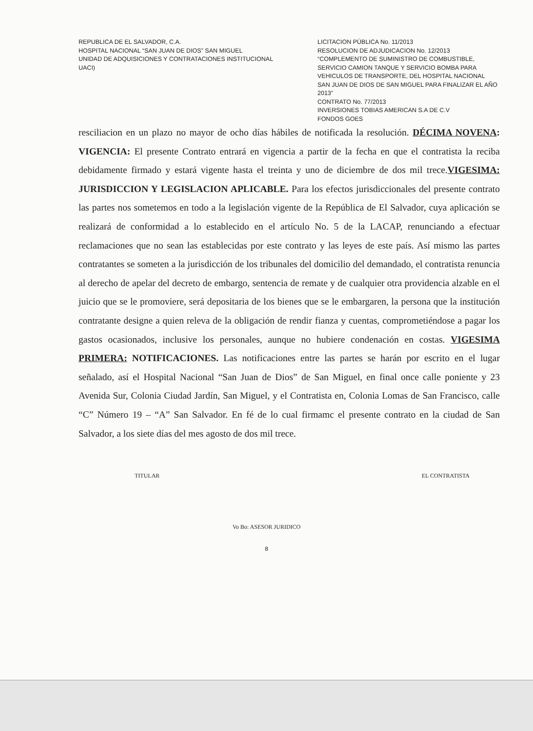REPUBLICA DE EL SALVADOR, C.A.
HOSPITAL NACIONAL “SAN JUAN DE DIOS” SAN MIGUEL
UNIDAD DE ADQUISICIONES Y CONTRATACIONES INSTITUCIONAL
UACI)
LICITACION PÚBLICA No. 11/2013
RESOLUCION DE ADJUDICACION No. 12/2013
“COMPLEMENTO DE SUMINISTRO DE COMBUSTIBLE, SERVICIO CAMION TANQUE Y SERVICIO BOMBA PARA VEHICULOS DE TRANSPORTE, DEL HOSPITAL NACIONAL SAN JUAN DE DIOS DE SAN MIGUEL PARA FINALIZAR EL AÑO 2013”
CONTRATO No. 77/2013
INVERSIONES TOBIAS AMERICAN S.A DE C.V
FONDOS GOES
resciliacion en un plazo no mayor de ocho días hábiles de notificada la resolución. DÉCIMA NOVENA: VIGENCIA: El presente Contrato entrará en vigencia a partir de la fecha en que el contratista la reciba debidamente firmado y estará vigente hasta el treinta y uno de diciembre de dos mil trece.VIGESIMA: JURISDICCION Y LEGISLACION APLICABLE. Para los efectos jurisdiccionales del presente contrato las partes nos sometemos en todo a la legislación vigente de la República de El Salvador, cuya aplicación se realizará de conformidad a lo establecido en el artículo No. 5 de la LACAP, renunciando a efectuar reclamaciones que no sean las establecidas por este contrato y las leyes de este país. Así mismo las partes contratantes se someten a la jurisdicción de los tribunales del domicilio del demandado, el contratista renuncia al derecho de apelar del decreto de embargo, sentencia de remate y de cualquier otra providencia alzable en el juicio que se le promoviere, será depositaria de los bienes que se le embargaren, la persona que la institución contratante designe a quien releva de la obligación de rendir fianza y cuentas, comprometiéndose a pagar los gastos ocasionados, inclusive los personales, aunque no hubiere condenación en costas. VIGESIMA PRIMERA: NOTIFICACIONES. Las notificaciones entre las partes se harán por escrito en el lugar señalado, así el Hospital Nacional “San Juan de Dios” de San Miguel, en final once calle poniente y 23 Avenida Sur, Colonia Ciudad Jardín, San Miguel, y el Contratista en, Colonia Lomas de San Francisco, calle “C” Número 19 – “A” San Salvador. En fé de lo cual firmamc el presente contrato en la ciudad de San Salvador, a los siete días del mes agosto de dos mil trece.
TITULAR EL CONTRATISTA
Vo Bo: ASESOR JURIDICO
8